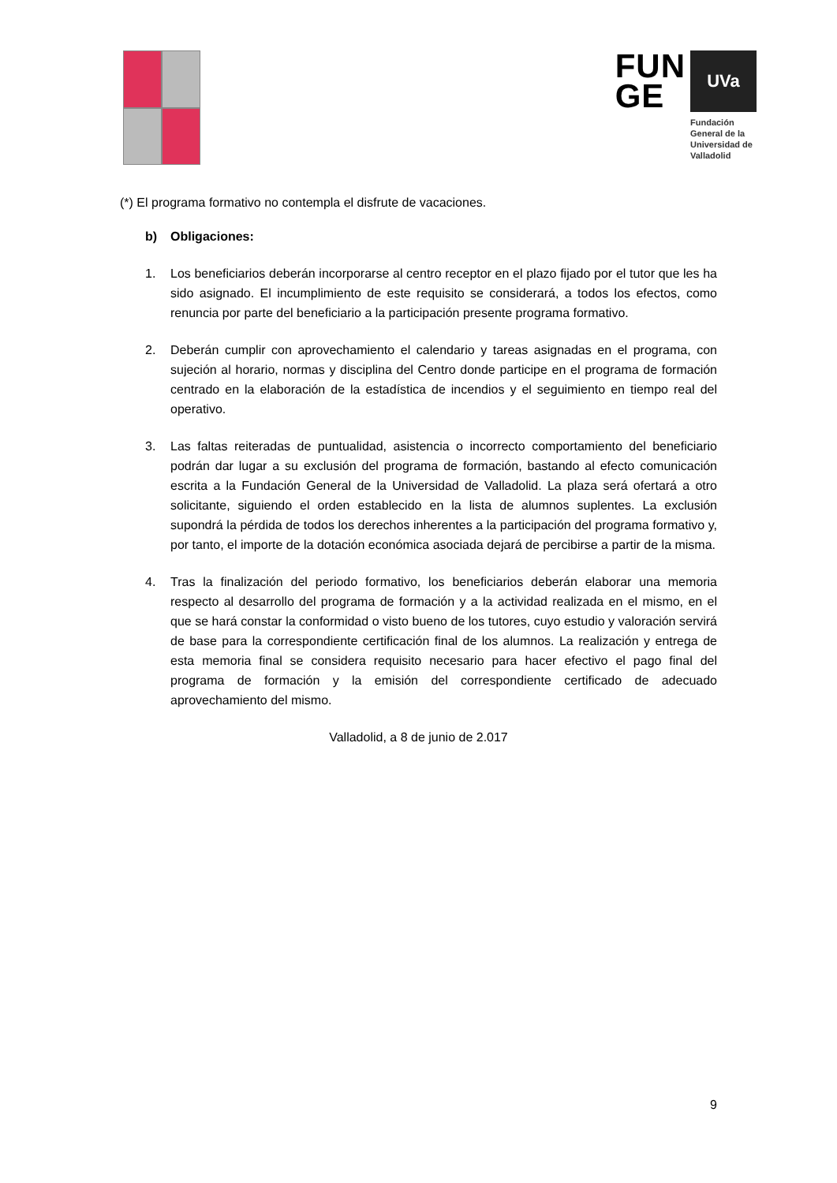FUN
GE
UVa
Fundación General de la Universidad de Valladolid
(*) El programa formativo no contempla el disfrute de vacaciones.
b) Obligaciones:
1. Los beneficiarios deberán incorporarse al centro receptor en el plazo fijado por el tutor que les ha sido asignado. El incumplimiento de este requisito se considerará, a todos los efectos, como renuncia por parte del beneficiario a la participación presente programa formativo.
2. Deberán cumplir con aprovechamiento el calendario y tareas asignadas en el programa, con sujeción al horario, normas y disciplina del Centro donde participe en el programa de formación centrado en la elaboración de la estadística de incendios y el seguimiento en tiempo real del operativo.
3. Las faltas reiteradas de puntualidad, asistencia o incorrecto comportamiento del beneficiario podrán dar lugar a su exclusión del programa de formación, bastando al efecto comunicación escrita a la Fundación General de la Universidad de Valladolid. La plaza será ofertará a otro solicitante, siguiendo el orden establecido en la lista de alumnos suplentes. La exclusión supondrá la pérdida de todos los derechos inherentes a la participación del programa formativo y, por tanto, el importe de la dotación económica asociada dejará de percibirse a partir de la misma.
4. Tras la finalización del periodo formativo, los beneficiarios deberán elaborar una memoria respecto al desarrollo del programa de formación y a la actividad realizada en el mismo, en el que se hará constar la conformidad o visto bueno de los tutores, cuyo estudio y valoración servirá de base para la correspondiente certificación final de los alumnos. La realización y entrega de esta memoria final se considera requisito necesario para hacer efectivo el pago final del programa de formación y la emisión del correspondiente certificado de adecuado aprovechamiento del mismo.
Valladolid, a 8 de junio de 2.017
9